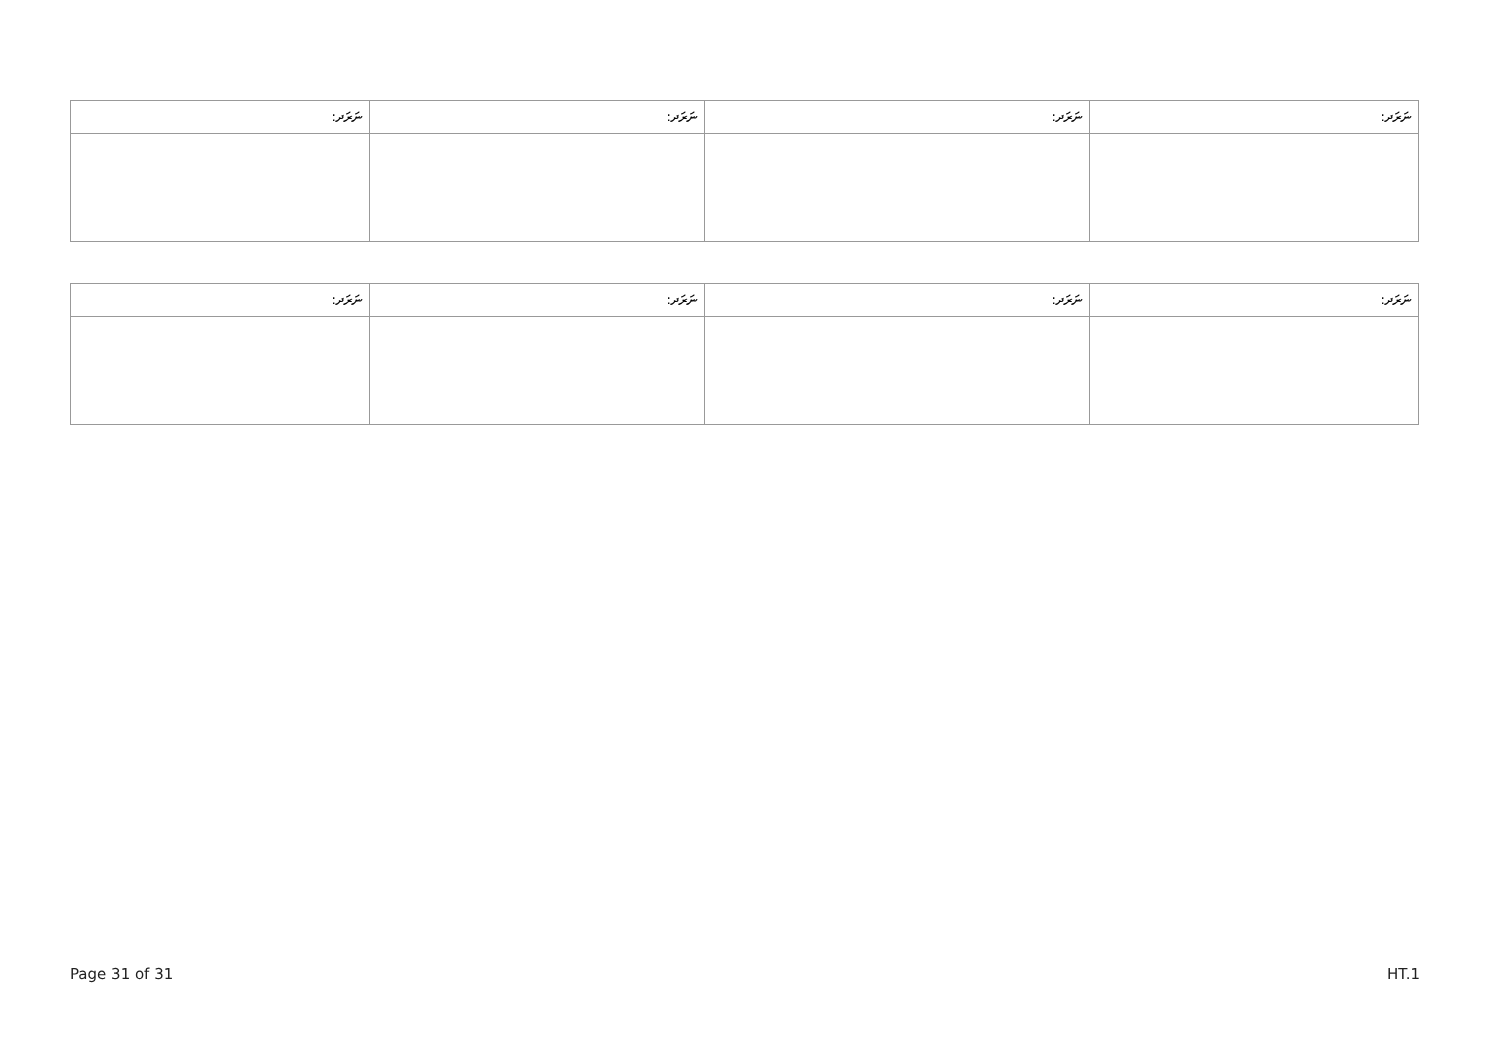| ނަރަދ: | ނަރަދ: | ނަރަދ: | ނަރަދ: |
| --- | --- | --- | --- |
| ނަރަދ: | ނަރަދ: | ނަރަދ: | ނަރަދ: |
| --- | --- | --- | --- |
Page 31 of 31 HT.1